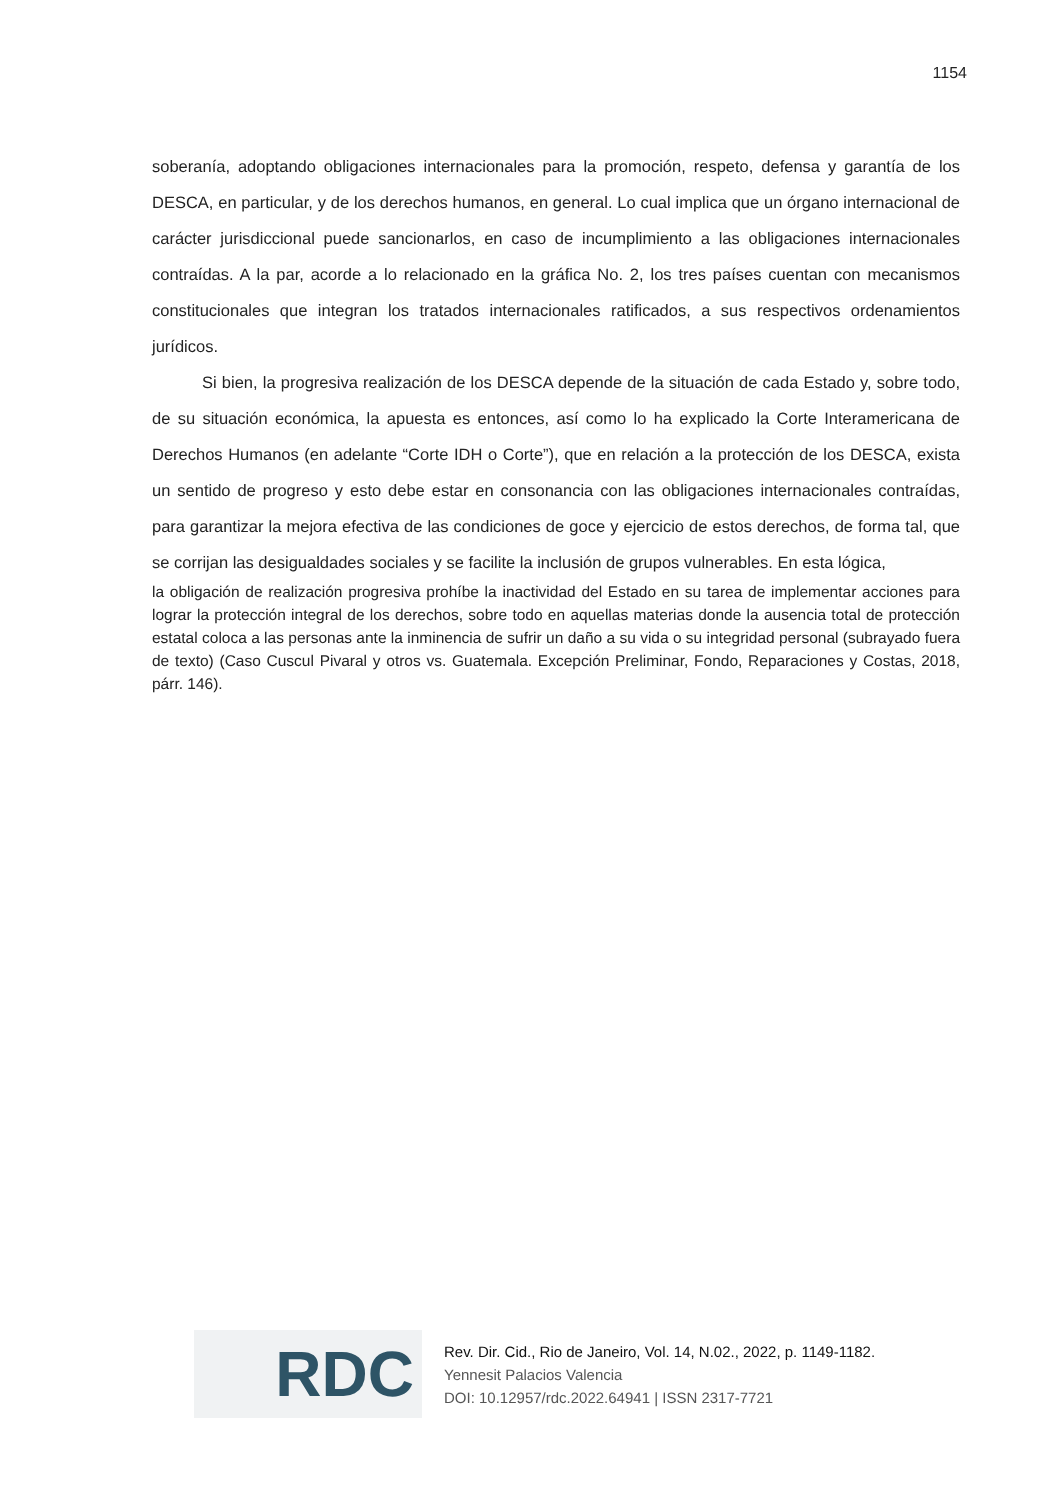1154
soberanía, adoptando obligaciones internacionales para la promoción, respeto, defensa y garantía de los DESCA, en particular, y de los derechos humanos, en general. Lo cual implica que un órgano internacional de carácter jurisdiccional puede sancionarlos, en caso de incumplimiento a las obligaciones internacionales contraídas. A la par, acorde a lo relacionado en la gráfica No. 2, los tres países cuentan con mecanismos constitucionales que integran los tratados internacionales ratificados, a sus respectivos ordenamientos jurídicos.
Si bien, la progresiva realización de los DESCA depende de la situación de cada Estado y, sobre todo, de su situación económica, la apuesta es entonces, así como lo ha explicado la Corte Interamericana de Derechos Humanos (en adelante “Corte IDH o Corte”), que en relación a la protección de los DESCA, exista un sentido de progreso y esto debe estar en consonancia con las obligaciones internacionales contraídas, para garantizar la mejora efectiva de las condiciones de goce y ejercicio de estos derechos, de forma tal, que se corrijan las desigualdades sociales y se facilite la inclusión de grupos vulnerables. En esta lógica,
la obligación de realización progresiva prohíbe la inactividad del Estado en su tarea de implementar acciones para lograr la protección integral de los derechos, sobre todo en aquellas materias donde la ausencia total de protección estatal coloca a las personas ante la inminencia de sufrir un daño a su vida o su integridad personal (subrayado fuera de texto) (Caso Cuscul Pivaral y otros vs. Guatemala. Excepción Preliminar, Fondo, Reparaciones y Costas, 2018, párr. 146).
RDC
Rev. Dir. Cid., Rio de Janeiro, Vol. 14, N.02., 2022, p. 1149-1182.
Yennesit Palacios Valencia
DOI: 10.12957/rdc.2022.64941 | ISSN 2317-7721